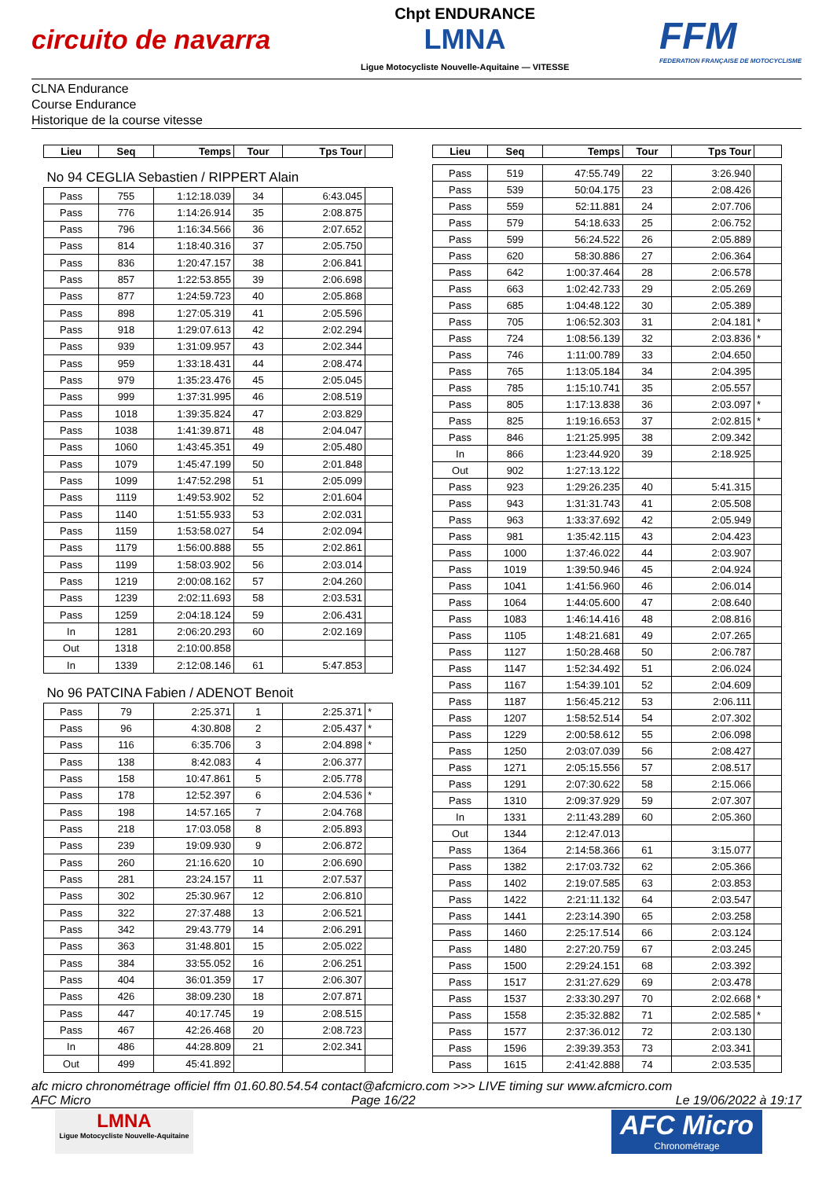circuito de navarra
Chpt ENDURANCE
LMNA
Ligue Motocycliste Nouvelle-Aquitaine — VITESSE
FFM
FEDERATION FRANÇAISE DE MOTOCYCLISME
CLNA Endurance
Course Endurance
Historique de la course vitesse
| Lieu | Seq | Temps | Tour | Tps Tour | |
| --- | --- | --- | --- | --- | --- |
| No 94 CEGLIA Sebastien / RIPPERT Alain | | | | | |
| Pass | 755 | 1:12:18.039 | 34 | 6:43.045 | |
| Pass | 776 | 1:14:26.914 | 35 | 2:08.875 | |
| Pass | 796 | 1:16:34.566 | 36 | 2:07.652 | |
| Pass | 814 | 1:18:40.316 | 37 | 2:05.750 | |
| Pass | 836 | 1:20:47.157 | 38 | 2:06.841 | |
| Pass | 857 | 1:22:53.855 | 39 | 2:06.698 | |
| Pass | 877 | 1:24:59.723 | 40 | 2:05.868 | |
| Pass | 898 | 1:27:05.319 | 41 | 2:05.596 | |
| Pass | 918 | 1:29:07.613 | 42 | 2:02.294 | |
| Pass | 939 | 1:31:09.957 | 43 | 2:02.344 | |
| Pass | 959 | 1:33:18.431 | 44 | 2:08.474 | |
| Pass | 979 | 1:35:23.476 | 45 | 2:05.045 | |
| Pass | 999 | 1:37:31.995 | 46 | 2:08.519 | |
| Pass | 1018 | 1:39:35.824 | 47 | 2:03.829 | |
| Pass | 1038 | 1:41:39.871 | 48 | 2:04.047 | |
| Pass | 1060 | 1:43:45.351 | 49 | 2:05.480 | |
| Pass | 1079 | 1:45:47.199 | 50 | 2:01.848 | |
| Pass | 1099 | 1:47:52.298 | 51 | 2:05.099 | |
| Pass | 1119 | 1:49:53.902 | 52 | 2:01.604 | |
| Pass | 1140 | 1:51:55.933 | 53 | 2:02.031 | |
| Pass | 1159 | 1:53:58.027 | 54 | 2:02.094 | |
| Pass | 1179 | 1:56:00.888 | 55 | 2:02.861 | |
| Pass | 1199 | 1:58:03.902 | 56 | 2:03.014 | |
| Pass | 1219 | 2:00:08.162 | 57 | 2:04.260 | |
| Pass | 1239 | 2:02:11.693 | 58 | 2:03.531 | |
| Pass | 1259 | 2:04:18.124 | 59 | 2:06.431 | |
| In | 1281 | 2:06:20.293 | 60 | 2:02.169 | |
| Out | 1318 | 2:10:00.858 | | | |
| In | 1339 | 2:12:08.146 | 61 | 5:47.853 | |
| No 96 PATCINA Fabien / ADENOT Benoit | | | | | |
| Pass | 79 | 2:25.371 | 1 | 2:25.371 | * |
| Pass | 96 | 4:30.808 | 2 | 2:05.437 | * |
| Pass | 116 | 6:35.706 | 3 | 2:04.898 | * |
| Pass | 138 | 8:42.083 | 4 | 2:06.377 | |
| Pass | 158 | 10:47.861 | 5 | 2:05.778 | |
| Pass | 178 | 12:52.397 | 6 | 2:04.536 | * |
| Pass | 198 | 14:57.165 | 7 | 2:04.768 | |
| Pass | 218 | 17:03.058 | 8 | 2:05.893 | |
| Pass | 239 | 19:09.930 | 9 | 2:06.872 | |
| Pass | 260 | 21:16.620 | 10 | 2:06.690 | |
| Pass | 281 | 23:24.157 | 11 | 2:07.537 | |
| Pass | 302 | 25:30.967 | 12 | 2:06.810 | |
| Pass | 322 | 27:37.488 | 13 | 2:06.521 | |
| Pass | 342 | 29:43.779 | 14 | 2:06.291 | |
| Pass | 363 | 31:48.801 | 15 | 2:05.022 | |
| Pass | 384 | 33:55.052 | 16 | 2:06.251 | |
| Pass | 404 | 36:01.359 | 17 | 2:06.307 | |
| Pass | 426 | 38:09.230 | 18 | 2:07.871 | |
| Pass | 447 | 40:17.745 | 19 | 2:08.515 | |
| Pass | 467 | 42:26.468 | 20 | 2:08.723 | |
| In | 486 | 44:28.809 | 21 | 2:02.341 | |
| Out | 499 | 45:41.892 | | | |
| Lieu | Seq | Temps | Tour | Tps Tour | |
| --- | --- | --- | --- | --- | --- |
| Pass | 519 | 47:55.749 | 22 | 3:26.940 | |
| Pass | 539 | 50:04.175 | 23 | 2:08.426 | |
| Pass | 559 | 52:11.881 | 24 | 2:07.706 | |
| Pass | 579 | 54:18.633 | 25 | 2:06.752 | |
| Pass | 599 | 56:24.522 | 26 | 2:05.889 | |
| Pass | 620 | 58:30.886 | 27 | 2:06.364 | |
| Pass | 642 | 1:00:37.464 | 28 | 2:06.578 | |
| Pass | 663 | 1:02:42.733 | 29 | 2:05.269 | |
| Pass | 685 | 1:04:48.122 | 30 | 2:05.389 | |
| Pass | 705 | 1:06:52.303 | 31 | 2:04.181 | * |
| Pass | 724 | 1:08:56.139 | 32 | 2:03.836 | * |
| Pass | 746 | 1:11:00.789 | 33 | 2:04.650 | |
| Pass | 765 | 1:13:05.184 | 34 | 2:04.395 | |
| Pass | 785 | 1:15:10.741 | 35 | 2:05.557 | |
| Pass | 805 | 1:17:13.838 | 36 | 2:03.097 | * |
| Pass | 825 | 1:19:16.653 | 37 | 2:02.815 | * |
| Pass | 846 | 1:21:25.995 | 38 | 2:09.342 | |
| In | 866 | 1:23:44.920 | 39 | 2:18.925 | |
| Out | 902 | 1:27:13.122 | | | |
| Pass | 923 | 1:29:26.235 | 40 | 5:41.315 | |
| Pass | 943 | 1:31:31.743 | 41 | 2:05.508 | |
| Pass | 963 | 1:33:37.692 | 42 | 2:05.949 | |
| Pass | 981 | 1:35:42.115 | 43 | 2:04.423 | |
| Pass | 1000 | 1:37:46.022 | 44 | 2:03.907 | |
| Pass | 1019 | 1:39:50.946 | 45 | 2:04.924 | |
| Pass | 1041 | 1:41:56.960 | 46 | 2:06.014 | |
| Pass | 1064 | 1:44:05.600 | 47 | 2:08.640 | |
| Pass | 1083 | 1:46:14.416 | 48 | 2:08.816 | |
| Pass | 1105 | 1:48:21.681 | 49 | 2:07.265 | |
| Pass | 1127 | 1:50:28.468 | 50 | 2:06.787 | |
| Pass | 1147 | 1:52:34.492 | 51 | 2:06.024 | |
| Pass | 1167 | 1:54:39.101 | 52 | 2:04.609 | |
| Pass | 1187 | 1:56:45.212 | 53 | 2:06.111 | |
| Pass | 1207 | 1:58:52.514 | 54 | 2:07.302 | |
| Pass | 1229 | 2:00:58.612 | 55 | 2:06.098 | |
| Pass | 1250 | 2:03:07.039 | 56 | 2:08.427 | |
| Pass | 1271 | 2:05:15.556 | 57 | 2:08.517 | |
| Pass | 1291 | 2:07:30.622 | 58 | 2:15.066 | |
| Pass | 1310 | 2:09:37.929 | 59 | 2:07.307 | |
| In | 1331 | 2:11:43.289 | 60 | 2:05.360 | |
| Out | 1344 | 2:12:47.013 | | | |
| Pass | 1364 | 2:14:58.366 | 61 | 3:15.077 | |
| Pass | 1382 | 2:17:03.732 | 62 | 2:05.366 | |
| Pass | 1402 | 2:19:07.585 | 63 | 2:03.853 | |
| Pass | 1422 | 2:21:11.132 | 64 | 2:03.547 | |
| Pass | 1441 | 2:23:14.390 | 65 | 2:03.258 | |
| Pass | 1460 | 2:25:17.514 | 66 | 2:03.124 | |
| Pass | 1480 | 2:27:20.759 | 67 | 2:03.245 | |
| Pass | 1500 | 2:29:24.151 | 68 | 2:03.392 | |
| Pass | 1517 | 2:31:27.629 | 69 | 2:03.478 | |
| Pass | 1537 | 2:33:30.297 | 70 | 2:02.668 | * |
| Pass | 1558 | 2:35:32.882 | 71 | 2:02.585 | * |
| Pass | 1577 | 2:37:36.012 | 72 | 2:03.130 | |
| Pass | 1596 | 2:39:39.353 | 73 | 2:03.341 | |
| Pass | 1615 | 2:41:42.888 | 74 | 2:03.535 | |
afc micro chronométrage officiel ffm 01.60.80.54.54 contact@afcmicro.com >>> LIVE timing sur www.afcmicro.com
AFC Micro Page 16/22 Le 19/06/2022 à 19:17
LMNA
Ligue Motocycliste Nouvelle-Aquitaine
AFC Micro
Chronométrage